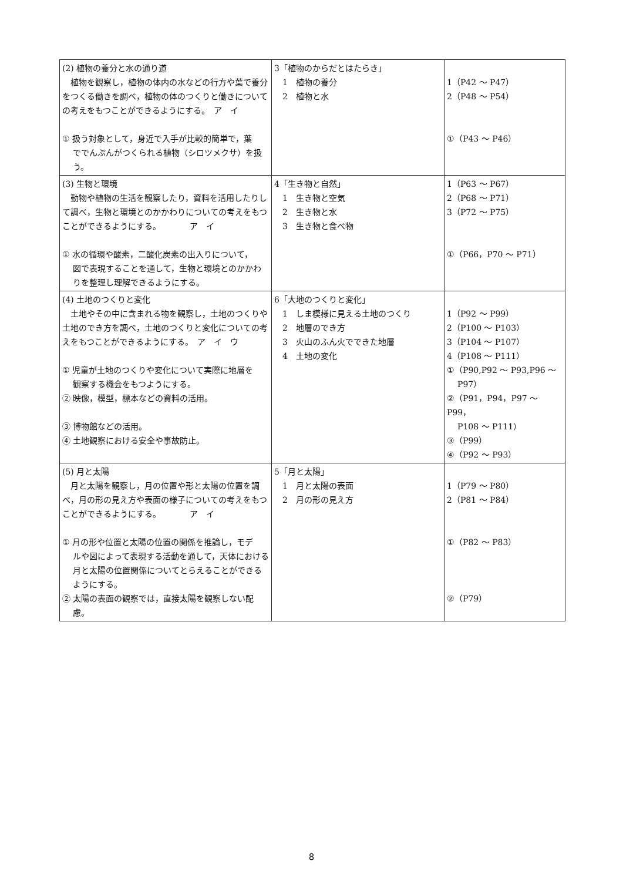| (2) 植物の養分と水の通り道 植物を観察し，植物の体内の水などの行方や葉で養分をつくる働きを調べ，植物の体のつくりと働きについての考えをもつことができるようにする。 ア イ ① 扱う対象として，身近で入手が比較的簡単で，葉 ででんぷんがつくられる植物（シロツメクサ）を扱う。 | 3「植物のからだとはたらき」 1 植物の養分 2 植物と水 | 1（P42 ～ P47） 2（P48 ～ P54） ①（P43 ～ P46） |
| (3) 生物と環境 動物や植物の生活を観察したり，資料を活用したりして調べ，生物と環境とのかかわりについての考えをもつことができるようにする。 ア イ ① 水の循環や酸素，二酸化炭素の出入りについて， 図で表現することを通して，生物と環境とのかかわりを整理し理解できるようにする。 | 4「生き物と自然」 1 生き物と空気 2 生き物と水 3 生き物と食べ物 | 1（P63 ～ P67） 2（P68 ～ P71） 3（P72 ～ P75） ①（P66，P70 ～ P71） |
| (4) 土地のつくりと変化 土地やその中に含まれる物を観察し，土地のつくりや土地のでき方を調べ，土地のつくりと変化についての考えをもつことができるようにする。 ア イ ウ ① 児童が土地のつくりや変化について実際に地層を 観察する機会をもつようにする。 ② 映像，模型，標本などの資料の活用。 ③ 博物館などの活用。 ④ 土地観察における安全や事故防止。 | 6「大地のつくりと変化」 1 しま模様に見える土地のつくり 2 地層のでき方 3 火山のふん火でできた地層 4 土地の変化 | 1（P92 ～ P99） 2（P100 ～ P103） 3（P104 ～ P107） 4（P108 ～ P111） ①（P90,P92 ～ P93,P96 ～ P97） ②（P91，P94，P97 ～ P99， P108 ～ P111） ③（P99） ④（P92 ～ P93） |
| (5) 月と太陽 月と太陽を観察し，月の位置や形と太陽の位置を調べ，月の形の見え方や表面の様子についての考えをもつことができるようにする。 ア イ ① 月の形や位置と太陽の位置の関係を推論し，モデ ルや図によって表現する活動を通して，天体における月と太陽の位置関係についてとらえることができるようにする。 ② 太陽の表面の観察では，直接太陽を観察しない配 慮。 | 5「月と太陽」 1 月と太陽の表面 2 月の形の見え方 | 1（P79 ～ P80） 2（P81 ～ P84） ①（P82 ～ P83） ②（P79） |
8